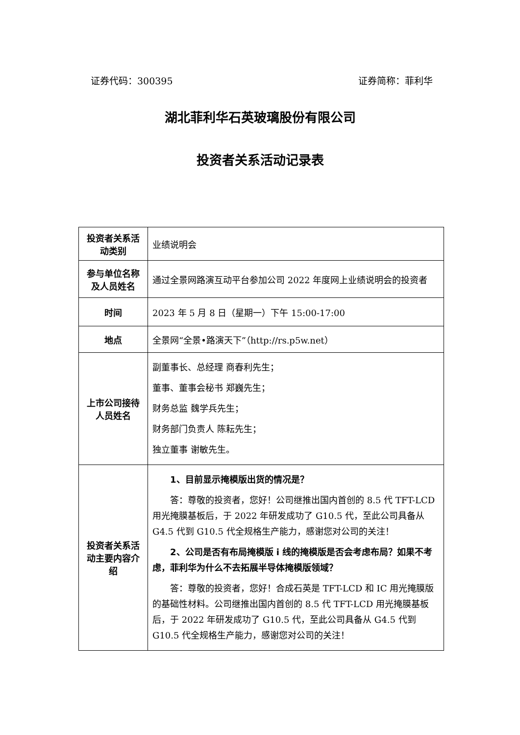证券代码：300395 证券简称：菲利华
湖北菲利华石英玻璃股份有限公司
投资者关系活动记录表
| 投资者关系活动类别 | 业绩说明会 |
| 参与单位名称及人员姓名 | 通过全景网路演互动平台参加公司 2022 年度网上业绩说明会的投资者 |
| 时间 | 2023 年 5 月 8 日（星期一）下午 15:00-17:00 |
| 地点 | 全景网“全景•路演天下”（http://rs.p5w.net） |
| 上市公司接待人员姓名 | 副董事长、总经理 商春利先生； 董事、董事会秘书 郑巍先生； 财务总监 魏学兵先生； 财务部门负责人 陈耘先生； 独立董事 谢敏先生。 |
| 投资者关系活动主要内容介绍 | 1、目前显示掩模版出货的情况是？ 答：尊敬的投资者，您好！公司继推出国内首创的 8.5 代 TFT-LCD 用光掩膜基板后，于 2022 年研发成功了 G10.5 代，至此公司具备从 G4.5 代到 G10.5 代全规格生产能力，感谢您对公司的关注！ 2、公司是否有布局掩模版 i 线的掩模版是否会考虑布局？如果不考虑，菲利华为什么不去拓展半导体掩模版领域？ 答：尊敬的投资者，您好！合成石英是 TFT-LCD 和 IC 用光掩膜版的基础性材料。公司继推出国内首创的 8.5 代 TFT-LCD 用光掩膜基板后，于 2022 年研发成功了 G10.5 代，至此公司具备从 G4.5 代到 G10.5 代全规格生产能力，感谢您对公司的关注！ |